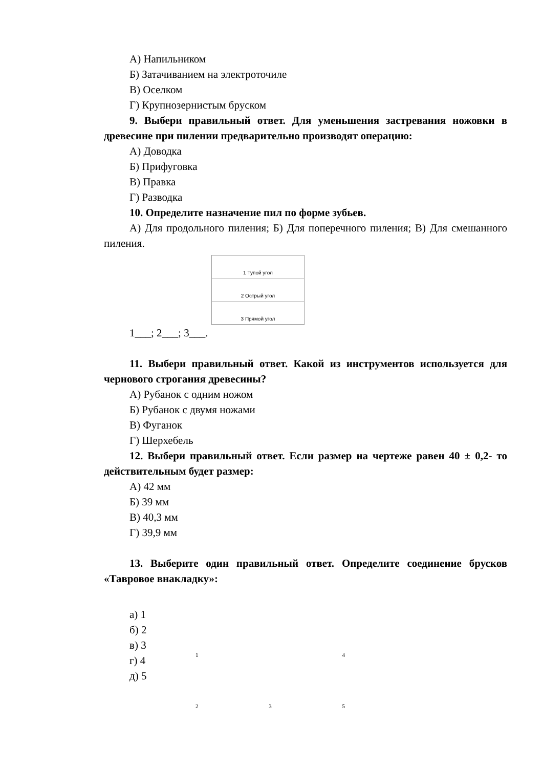А) Напильником
Б) Затачиванием на электроточиле
В) Оселком
Г) Крупнозернистым бруском
9. Выбери правильный ответ. Для уменьшения застревания ножовки в древесине при пилении предварительно производят операцию:
А) Доводка
Б) Прифуговка
В) Правка
Г) Разводка
10. Определите назначение пил по форме зубьев.
А) Для продольного пиления; Б) Для поперечного пиления; В) Для смешанного пиления.
1 Тупой угол
2 Острый угол
3 Прямой угол
1___; 2___; 3___.
11. Выбери правильный ответ. Какой из инструментов используется для чернового строгания древесины?
А) Рубанок с одним ножом
Б) Рубанок с двумя ножами
В) Фуганок
Г) Шерхебель
12. Выбери правильный ответ. Если размер на чертеже равен 40 ± 0,2- то действительным будет размер:
А) 42 мм
Б) 39 мм
В) 40,3 мм
Г) 39,9 мм
13. Выберите один правильный ответ. Определите соединение брусков «Тавровое внакладку»:
а) 1
б) 2
в) 3
г) 4
д) 5
1 4235